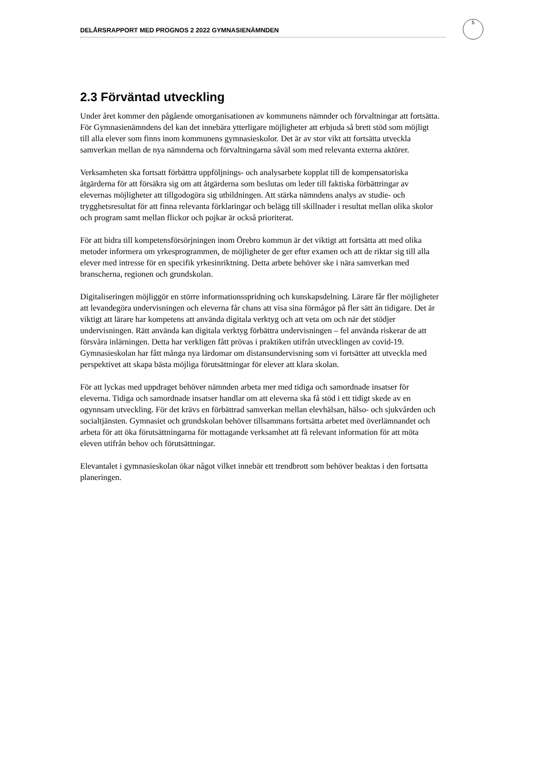DELÅRSRAPPORT MED PROGNOS 2 2022 GYMNASIENÄMNDEN
5
2.3 Förväntad utveckling
Under året kommer den pågående omorganisationen av kommunens nämnder och förvaltningar att fortsätta. För Gymnasienämndens del kan det innebära ytterligare möjligheter att erbjuda så brett stöd som möjligt till alla elever som finns inom kommunens gymnasieskolor. Det är av stor vikt att fortsätta utveckla samverkan mellan de nya nämnderna och förvaltningarna såväl som med relevanta externa aktörer.
Verksamheten ska fortsatt förbättra uppföljnings- och analysarbete kopplat till de kompensatoriska åtgärderna för att försäkra sig om att åtgärderna som beslutas om leder till faktiska förbättringar av elevernas möjligheter att tillgodogöra sig utbildningen. Att stärka nämndens analys av studie- och trygghetsresultat för att finna relevanta förklaringar och belägg till skillnader i resultat mellan olika skolor och program samt mellan flickor och pojkar är också prioriterat.
För att bidra till kompetensförsörjningen inom Örebro kommun är det viktigt att fortsätta att med olika metoder informera om yrkesprogrammen, de möjligheter de ger efter examen och att de riktar sig till alla elever med intresse för en specifik yrkesinriktning. Detta arbete behöver ske i nära samverkan med branscherna, regionen och grundskolan.
Digitaliseringen möjliggör en större informationsspridning och kunskapsdelning. Lärare får fler möjligheter att levandegöra undervisningen och eleverna får chans att visa sina förmågor på fler sätt än tidigare. Det är viktigt att lärare har kompetens att använda digitala verktyg och att veta om och när det stödjer undervisningen. Rätt använda kan digitala verktyg förbättra undervisningen – fel använda riskerar de att försvåra inlärningen. Detta har verkligen fått prövas i praktiken utifrån utvecklingen av covid-19. Gymnasieskolan har fått många nya lärdomar om distansundervisning som vi fortsätter att utveckla med perspektivet att skapa bästa möjliga förutsättningar för elever att klara skolan.
För att lyckas med uppdraget behöver nämnden arbeta mer med tidiga och samordnade insatser för eleverna. Tidiga och samordnade insatser handlar om att eleverna ska få stöd i ett tidigt skede av en ogynnsam utveckling. För det krävs en förbättrad samverkan mellan elevhälsan, hälso- och sjukvården och socialtjänsten. Gymnasiet och grundskolan behöver tillsammans fortsätta arbetet med överlämnandet och arbeta för att öka förutsättningarna för mottagande verksamhet att få relevant information för att möta eleven utifrån behov och förutsättningar.
Elevantalet i gymnasieskolan ökar något vilket innebär ett trendbrott som behöver beaktas i den fortsatta planeringen.